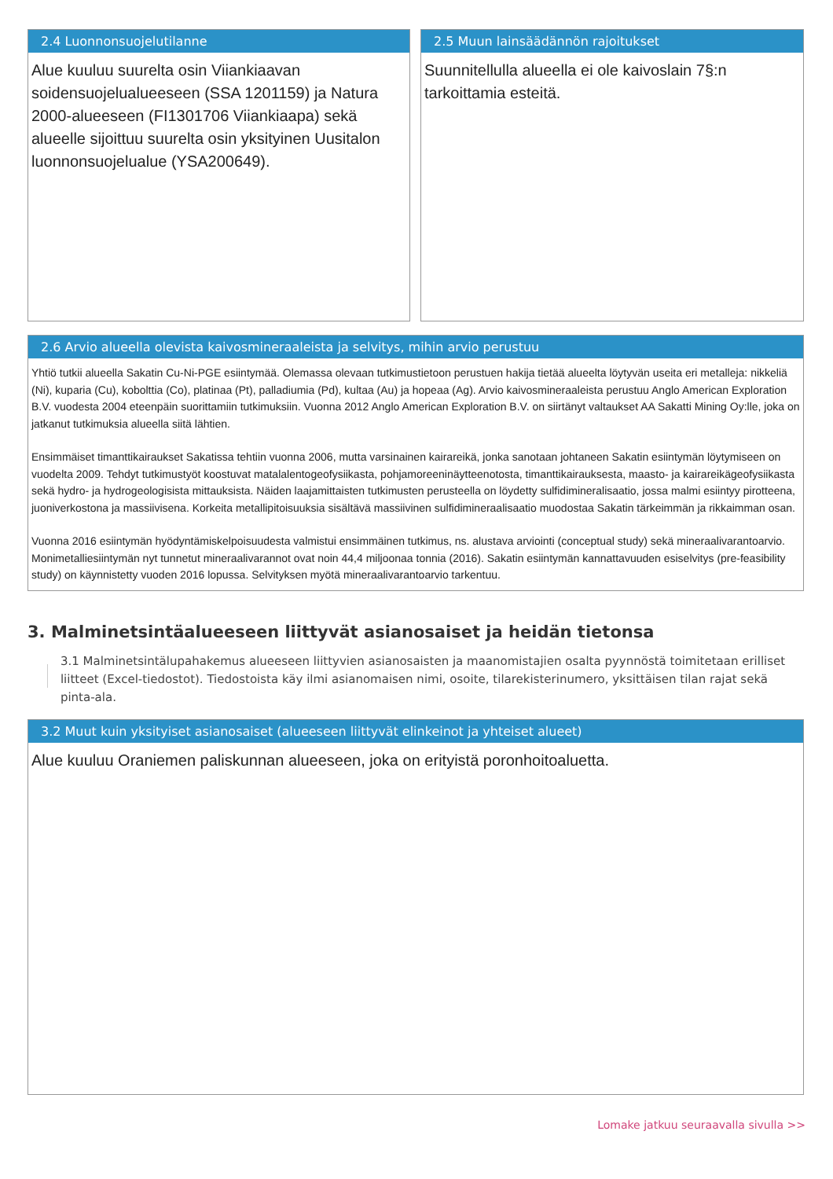2.4 Luonnonsuojelutilanne
Alue kuuluu suurelta osin Viiankiaavan soidensuojelualueeseen (SSA 1201159) ja Natura 2000-alueeseen (FI1301706 Viiankiaapa) sekä alueelle sijoittuu suurelta osin yksityinen Uusitalon luonnonsuojelualue (YSA200649).
2.5 Muun lainsäädännön rajoitukset
Suunnitellulla alueella ei ole kaivoslain 7§:n tarkoittamia esteitä.
2.6 Arvio alueella olevista kaivosmineraaleista ja selvitys, mihin arvio perustuu
Yhtiö tutkii alueella Sakatin Cu-Ni-PGE esiintymää. Olemassa olevaan tutkimustietoon perustuen hakija tietää alueelta löytyvän useita eri metalleja: nikkeliä (Ni), kuparia (Cu), kobolttia (Co), platinaa (Pt), palladiumia (Pd), kultaa (Au) ja hopeaa (Ag). Arvio kaivosmineraaleista perustuu Anglo American Exploration B.V. vuodesta 2004 eteenpäin suorittamiin tutkimuksiin. Vuonna 2012 Anglo American Exploration B.V. on siirtänyt valtaukset AA Sakatti Mining Oy:lle, joka on jatkanut tutkimuksia alueella siitä lähtien.
Ensimmäiset timanttikairaukset Sakatissa tehtiin vuonna 2006, mutta varsinainen kairareikä, jonka sanotaan johtaneen Sakatin esiintymän löytymiseen on vuodelta 2009. Tehdyt tutkimustyöt koostuvat matalalentogeofysiikasta, pohjamoreeninäytteenotosta, timanttikairauksesta, maasto- ja kairareikägeofysiikasta sekä hydro- ja hydrogeologisista mittauksista. Näiden laajamittaisten tutkimusten perusteella on löydetty sulfidimineralisaatio, jossa malmi esiintyy pirotteena, juoniverkostona ja massiivisena. Korkeita metallipitoisuuksia sisältävä massiivinen sulfidimineraalisaatio muodostaa Sakatin tärkeimmän ja rikkaimman osan.
Vuonna 2016 esiintymän hyödyntämiskelpoisuudesta valmistui ensimmäinen tutkimus, ns. alustava arviointi (conceptual study) sekä mineraalivarantoarvio. Monimetalliesiintymän nyt tunnetut mineraalivarannot ovat noin 44,4 miljoonaa tonnia (2016). Sakatin esiintymän kannattavuuden esiselvitys (pre-feasibility study) on käynnistetty vuoden 2016 lopussa. Selvityksen myötä mineraalivarantoarvio tarkentuu.
3. Malminetsintäalueeseen liittyvät asianosaiset ja heidän tietonsa
3.1 Malminetsintälupahakemus alueeseen liittyvien asianosaisten ja maanomistajien osalta pyynnöstä toimitetaan erilliset liitteet (Excel-tiedostot). Tiedostoista käy ilmi asianomaisen nimi, osoite, tilarekisterinumero, yksittäisen tilan rajat sekä pinta-ala.
3.2 Muut kuin yksityiset asianosaiset (alueeseen liittyvät elinkeinot ja yhteiset alueet)
Alue kuuluu Oraniemen paliskunnan alueeseen, joka on erityistä poronhoitoaluetta.
Lomake jatkuu seuraavalla sivulla >>